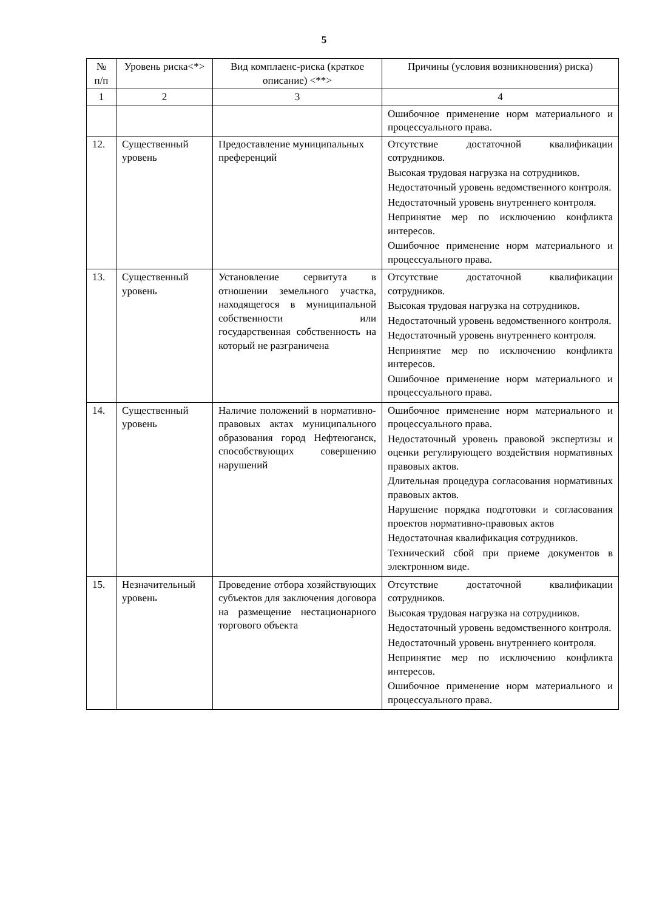5
| № п/п | Уровень риска<*> | Вид комплаенс-риска (краткое описание) <**> | Причины (условия возникновения) риска) |
| --- | --- | --- | --- |
| 1 | 2 | 3 | 4 |
| | | | Ошибочное применение норм материального и процессуального права. |
| 12. | Существенный уровень | Предоставление муниципальных преференций | Отсутствие достаточной квалификации сотрудников. Высокая трудовая нагрузка на сотрудников. Недостаточный уровень ведомственного контроля. Недостаточный уровень внутреннего контроля. Непринятие мер по исключению конфликта интересов. Ошибочное применение норм материального и процессуального права. |
| 13. | Существенный уровень | Установление сервитута в отношении земельного участка, находящегося в муниципальной собственности или государственная собственность на который не разграничена | Отсутствие достаточной квалификации сотрудников. Высокая трудовая нагрузка на сотрудников. Недостаточный уровень ведомственного контроля. Недостаточный уровень внутреннего контроля. Непринятие мер по исключению конфликта интересов. Ошибочное применение норм материального и процессуального права. |
| 14. | Существенный уровень | Наличие положений в нормативно-правовых актах муниципального образования город Нефтеюганск, способствующих совершению нарушений | Ошибочное применение норм материального и процессуального права. Недостаточный уровень правовой экспертизы и оценки регулирующего воздействия нормативных правовых актов. Длительная процедура согласования нормативных правовых актов. Нарушение порядка подготовки и согласования проектов нормативно-правовых актов Недостаточная квалификация сотрудников. Технический сбой при приеме документов в электронном виде. |
| 15. | Незначительный уровень | Проведение отбора хозяйствующих субъектов для заключения договора на размещение нестационарного торгового объекта | Отсутствие достаточной квалификации сотрудников. Высокая трудовая нагрузка на сотрудников. Недостаточный уровень ведомственного контроля. Недостаточный уровень внутреннего контроля. Непринятие мер по исключению конфликта интересов. Ошибочное применение норм материального и процессуального права. |